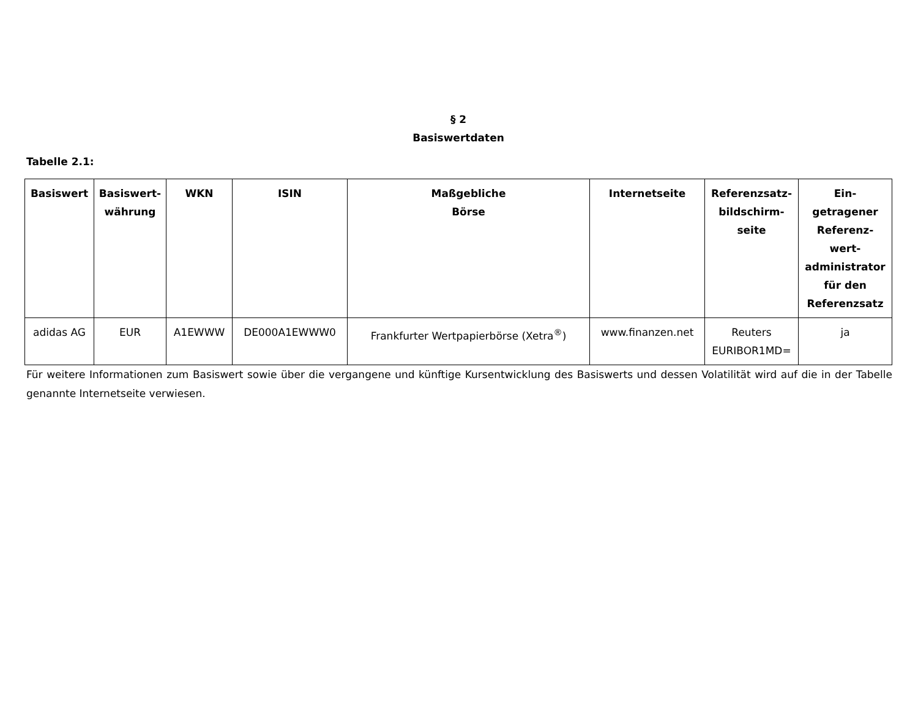§ 2
Basiswertdaten
Tabelle 2.1:
| Basiswert | Basiswert- währung | WKN | ISIN | Maßgebliche Börse | Internetseite | Referenzsatz- bildschirm- seite | Ein- getragener Referenz- wert- administrator für den Referenzsatz |
| --- | --- | --- | --- | --- | --- | --- | --- |
| adidas AG | EUR | A1EWWW | DE000A1EWWW0 | Frankfurter Wertpapierbörse (Xetra<sup>®</sup>) | www.finanzen.net | Reuters EURIBOR1MD= | ja |
Für weitere Informationen zum Basiswert sowie über die vergangene und künftige Kursentwicklung des Basiswerts und dessen Volatilität wird auf die in der Tabelle genannte Internetseite verwiesen.